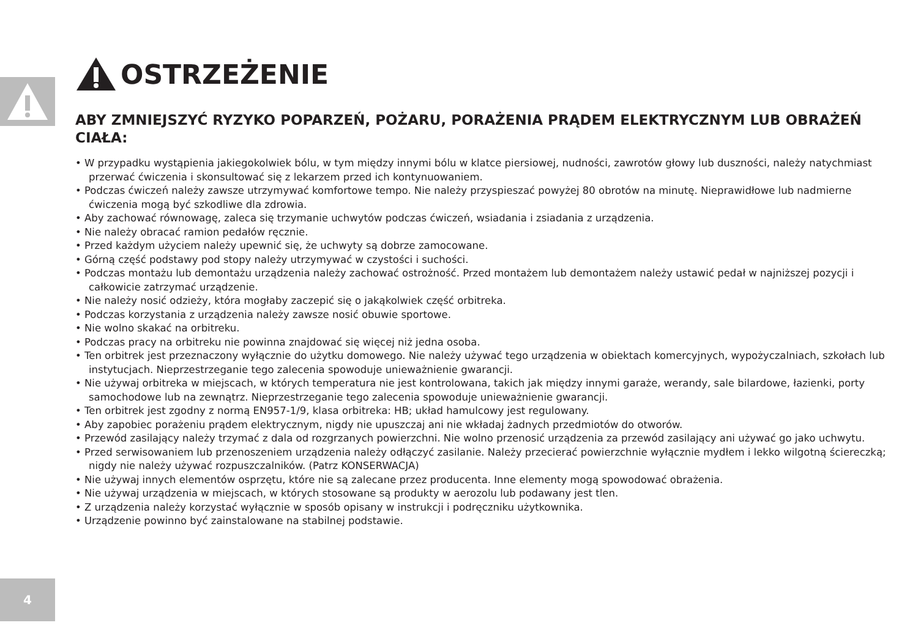4
OSTRZEŻENIE
ABY ZMNIEJSZYĆ RYZYKO POPARZEŃ, POŻARU, PORAŻENIA PRĄDEM ELEKTRYCZNYM LUB OBRAŻEŃ CIAŁA:
• W przypadku wystąpienia jakiegokolwiek bólu, w tym między innymi bólu w klatce piersiowej, nudności, zawrotów głowy lub duszności, należy natychmiast przerwać ćwiczenia i skonsultować się z lekarzem przed ich kontynuowaniem.
• Podczas ćwiczeń należy zawsze utrzymywać komfortowe tempo. Nie należy przyspieszać powyżej 80 obrotów na minutę. Nieprawidłowe lub nadmierne ćwiczenia mogą być szkodliwe dla zdrowia.
• Aby zachować równowagę, zaleca się trzymanie uchwytów podczas ćwiczeń, wsiadania i zsiadania z urządzenia.
• Nie należy obracać ramion pedałów ręcznie.
• Przed każdym użyciem należy upewnić się, że uchwyty są dobrze zamocowane.
• Górną część podstawy pod stopy należy utrzymywać w czystości i suchości.
• Podczas montażu lub demontażu urządzenia należy zachować ostrożność. Przed montażem lub demontażem należy ustawić pedał w najniższej pozycji i całkowicie zatrzymać urządzenie.
• Nie należy nosić odzieży, która mogłaby zaczepić się o jakąkolwiek część orbitreka.
• Podczas korzystania z urządzenia należy zawsze nosić obuwie sportowe.
• Nie wolno skakać na orbitreku.
• Podczas pracy na orbitreku nie powinna znajdować się więcej niż jedna osoba.
• Ten orbitrek jest przeznaczony wyłącznie do użytku domowego. Nie należy używać tego urządzenia w obiektach komercyjnych, wypożyczalniach, szkołach lub instytucjach. Nieprzestrzeganie tego zalecenia spowoduje unieważnienie gwarancji.
• Nie używaj orbitreka w miejscach, w których temperatura nie jest kontrolowana, takich jak między innymi garaże, werandy, sale bilardowe, łazienki, porty samochodowe lub na zewnątrz. Nieprzestrzeganie tego zalecenia spowoduje unieważnienie gwarancji.
• Ten orbitrek jest zgodny z normą EN957-1/9, klasa orbitreka: HB; układ hamulcowy jest regulowany.
• Aby zapobiec porażeniu prądem elektrycznym, nigdy nie upuszczaj ani nie wkładaj żadnych przedmiotów do otworów.
• Przewód zasilający należy trzymać z dala od rozgrzanych powierzchni. Nie wolno przenosić urządzenia za przewód zasilający ani używać go jako uchwytu.
• Przed serwisowaniem lub przenoszeniem urządzenia należy odłączyć zasilanie. Należy przecierać powierzchnie wyłącznie mydłem i lekko wilgotną ściereczką; nigdy nie należy używać rozpuszczalników. (Patrz KONSERWACJA)
• Nie używaj innych elementów osprzętu, które nie są zalecane przez producenta. Inne elementy mogą spowodować obrażenia.
• Nie używaj urządzenia w miejscach, w których stosowane są produkty w aerozolu lub podawany jest tlen.
• Z urządzenia należy korzystać wyłącznie w sposób opisany w instrukcji i podręczniku użytkownika.
• Urządzenie powinno być zainstalowane na stabilnej podstawie.